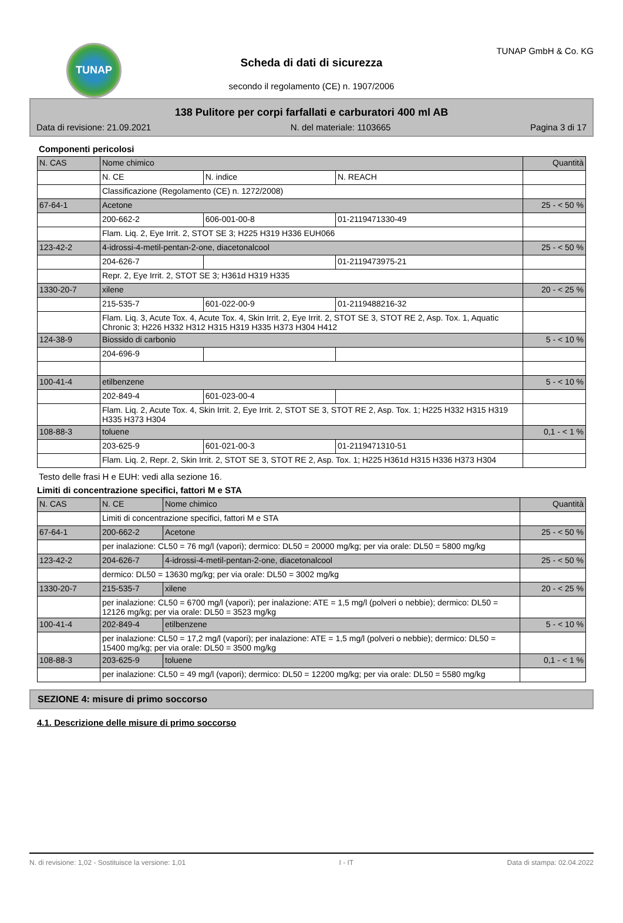TUNAP
Scheda di dati di sicurezza
secondo il regolamento (CE) n. 1907/2006
TUNAP GmbH & Co. KG
138 Pulitore per corpi farfallati e carburatori 400 ml AB
Data di revisione: 21.09.2021 N. del materiale: 1103665 Pagina 3 di 17
Componenti pericolosi
| N. CAS | Nome chimico | | | Quantità |
| --- | --- | --- | --- | --- |
| | N. CE | N. indice | N. REACH | |
| | Classificazione (Regolamento (CE) n. 1272/2008) | | | |
| 67-64-1 | Acetone | | | 25 - < 50 % |
| | 200-662-2 | 606-001-00-8 | 01-2119471330-49 | |
| | Flam. Liq. 2, Eye Irrit. 2, STOT SE 3; H225 H319 H336 EUH066 | | | |
| 123-42-2 | 4-idrossi-4-metil-pentan-2-one, diacetonalcool | | | 25 - < 50 % |
| | 204-626-7 | | 01-2119473975-21 | |
| | Repr. 2, Eye Irrit. 2, STOT SE 3; H361d H319 H335 | | | |
| 1330-20-7 | xilene | | | 20 - < 25 % |
| | 215-535-7 | 601-022-00-9 | 01-2119488216-32 | |
| | Flam. Liq. 3, Acute Tox. 4, Acute Tox. 4, Skin Irrit. 2, Eye Irrit. 2, STOT SE 3, STOT RE 2, Asp. Tox. 1, Aquatic Chronic 3; H226 H332 H312 H315 H319 H335 H373 H304 H412 | | | |
| 124-38-9 | Biossido di carbonio | | | 5 - < 10 % |
| | 204-696-9 | | | |
| 100-41-4 | etilbenzene | | | 5 - < 10 % |
| | 202-849-4 | 601-023-00-4 | | |
| | Flam. Liq. 2, Acute Tox. 4, Skin Irrit. 2, Eye Irrit. 2, STOT SE 3, STOT RE 2, Asp. Tox. 1; H225 H332 H315 H319 H335 H373 H304 | | | |
| 108-88-3 | toluene | | | 0,1 - < 1 % |
| | 203-625-9 | 601-021-00-3 | 01-2119471310-51 | |
| | Flam. Liq. 2, Repr. 2, Skin Irrit. 2, STOT SE 3, STOT RE 2, Asp. Tox. 1; H225 H361d H315 H336 H373 H304 | | | |
Testo delle frasi H e EUH: vedi alla sezione 16.
Limiti di concentrazione specifici, fattori M e STA
| N. CAS | N. CE | Nome chimico | Quantità |
| --- | --- | --- | --- |
| | Limiti di concentrazione specifici, fattori M e STA | | |
| 67-64-1 | 200-662-2 | Acetone | 25 - < 50 % |
| | per inalazione: CL50 = 76 mg/l (vapori); dermico: DL50 = 20000 mg/kg; per via orale: DL50 = 5800 mg/kg | | |
| 123-42-2 | 204-626-7 | 4-idrossi-4-metil-pentan-2-one, diacetonalcool | 25 - < 50 % |
| | dermico: DL50 = 13630 mg/kg; per via orale: DL50 = 3002 mg/kg | | |
| 1330-20-7 | 215-535-7 | xilene | 20 - < 25 % |
| | per inalazione: CL50 = 6700 mg/l (vapori); per inalazione: ATE = 1,5 mg/l (polveri o nebbie); dermico: DL50 = 12126 mg/kg; per via orale: DL50 = 3523 mg/kg | | |
| 100-41-4 | 202-849-4 | etilbenzene | 5 - < 10 % |
| | per inalazione: CL50 = 17,2 mg/l (vapori); per inalazione: ATE = 1,5 mg/l (polveri o nebbie); dermico: DL50 = 15400 mg/kg; per via orale: DL50 = 3500 mg/kg | | |
| 108-88-3 | 203-625-9 | toluene | 0,1 - < 1 % |
| | per inalazione: CL50 = 49 mg/l (vapori); dermico: DL50 = 12200 mg/kg; per via orale: DL50 = 5580 mg/kg | | |
SEZIONE 4: misure di primo soccorso
4.1. Descrizione delle misure di primo soccorso
N. di revisione: 1,02 - Sostituisce la versione: 1,01 I - IT Data di stampa: 02.04.2022